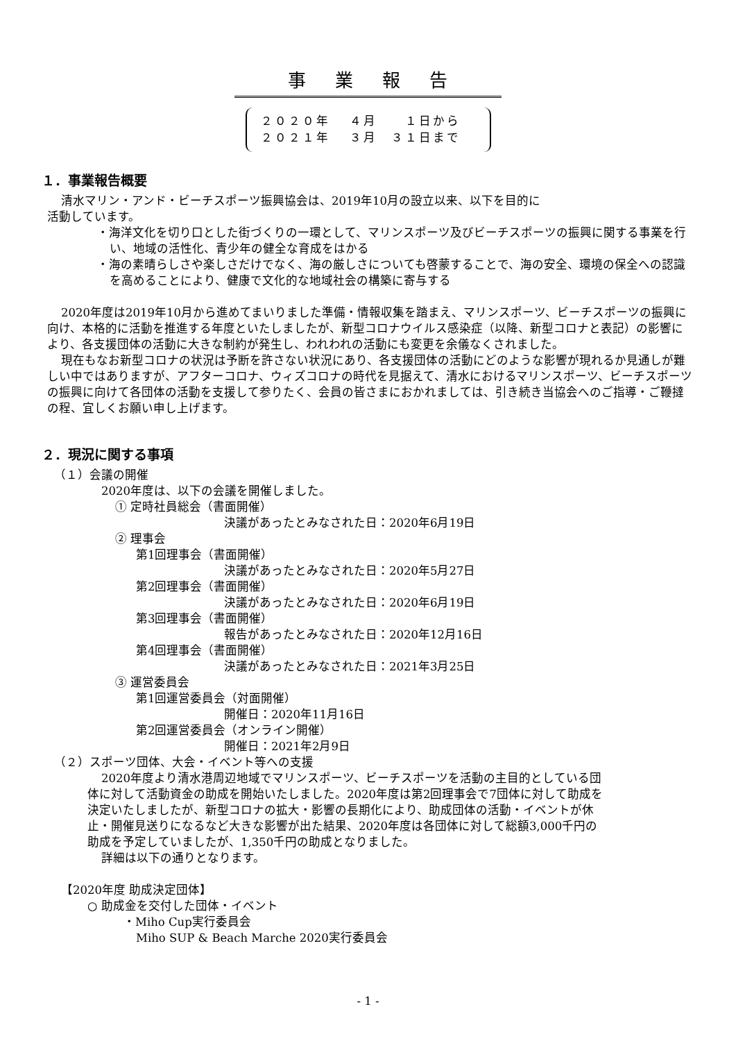事業報告
２０２０年　 ４月　　１日から
２０２１年　 ３月　３１日まで
１．事業報告概要
清水マリン・アンド・ビーチスポーツ振興協会は、2019年10月の設立以来、以下を目的に
活動しています。
・海洋文化を切り口とした街づくりの一環として、マリンスポーツ及びビーチスポーツの振興に関する事業を行い、地域の活性化、青少年の健全な育成をはかる
・海の素晴らしさや楽しさだけでなく、海の厳しさについても啓蒙することで、海の安全、環境の保全への認識を高めることにより、健康で文化的な地域社会の構築に寄与する
2020年度は2019年10月から進めてまいりました準備・情報収集を踏まえ、マリンスポーツ、ビーチスポーツの振興に向け、本格的に活動を推進する年度といたしましたが、新型コロナウイルス感染症（以降、新型コロナと表記）の影響により、各支援団体の活動に大きな制約が発生し、われわれの活動にも変更を余儀なくされました。
現在もなお新型コロナの状況は予断を許さない状況にあり、各支援団体の活動にどのような影響が現れるか見通しが難しい中ではありますが、アフターコロナ、ウィズコロナの時代を見据えて、清水におけるマリンスポーツ、ビーチスポーツの振興に向けて各団体の活動を支援して参りたく、会員の皆さまにおかれましては、引き続き当協会へのご指導・ご鞭撻の程、宜しくお願い申し上げます。
２．現況に関する事項
（１）会議の開催
2020年度は、以下の会議を開催しました。
① 定時社員総会（書面開催）
決議があったとみなされた日：2020年6月19日
② 理事会
第1回理事会（書面開催）
決議があったとみなされた日：2020年5月27日
第2回理事会（書面開催）
決議があったとみなされた日：2020年6月19日
第3回理事会（書面開催）
報告があったとみなされた日：2020年12月16日
第4回理事会（書面開催）
決議があったとみなされた日：2021年3月25日
③ 運営委員会
第1回運営委員会（対面開催）
開催日：2020年11月16日
第2回運営委員会（オンライン開催）
開催日：2021年2月9日
（２）スポーツ団体、大会・イベント等への支援
2020年度より清水港周辺地域でマリンスポーツ、ビーチスポーツを活動の主目的としている団体に対して活動資金の助成を開始いたしました。2020年度は第2回理事会で7団体に対して助成を決定いたしましたが、新型コロナの拡大・影響の長期化により、助成団体の活動・イベントが休止・開催見送りになるなど大きな影響が出た結果、2020年度は各団体に対して総額3,000千円の助成を予定していましたが、1,350千円の助成となりました。
詳細は以下の通りとなります。
【2020年度 助成決定団体】
○ 助成金を交付した団体・イベント
・Miho Cup実行委員会
Miho SUP & Beach Marche 2020実行委員会
- 1 -